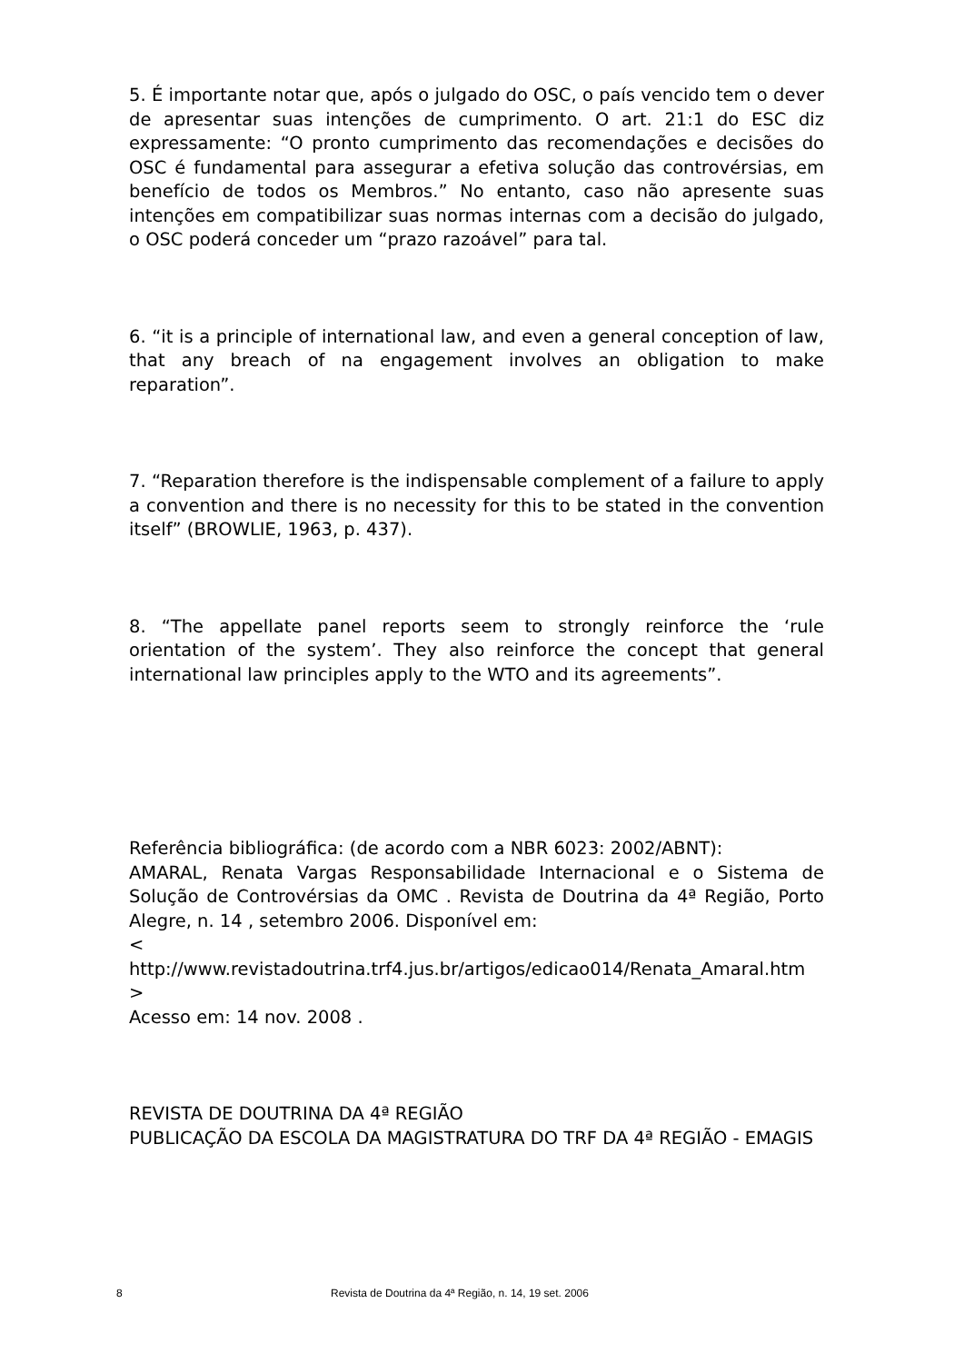5. É importante notar que, após o julgado do OSC, o país vencido tem o dever de apresentar suas intenções de cumprimento. O art. 21:1 do ESC diz expressamente: “O pronto cumprimento das recomendações e decisões do OSC é fundamental para assegurar a efetiva solução das controvérsias, em benefício de todos os Membros.” No entanto, caso não apresente suas intenções em compatibilizar suas normas internas com a decisão do julgado, o OSC poderá conceder um “prazo razoável” para tal.
6. “it is a principle of international law, and even a general conception of law, that any breach of na engagement involves an obligation to make reparation”.
7. “Reparation therefore is the indispensable complement of a failure to apply a convention and there is no necessity for this to be stated in the convention itself” (BROWLIE, 1963, p. 437).
8. “The appellate panel reports seem to strongly reinforce the ‘rule orientation of the system’. They also reinforce the concept that general international law principles apply to the WTO and its agreements”.
Referência bibliográfica: (de acordo com a NBR 6023: 2002/ABNT):
AMARAL, Renata Vargas Responsabilidade Internacional e o Sistema de Solução de Controvérsias da OMC . Revista de Doutrina da 4ª Região, Porto Alegre, n. 14 , setembro 2006. Disponível em:
<
http://www.revistadoutrina.trf4.jus.br/artigos/edicao014/Renata_Amaral.htm >
Acesso em: 14 nov. 2008 .
REVISTA DE DOUTRINA DA 4ª REGIÃO
PUBLICAÇÃO DA ESCOLA DA MAGISTRATURA DO TRF DA 4ª REGIÃO - EMAGIS
8 Revista de Doutrina da 4ª Região, n. 14, 19 set. 2006